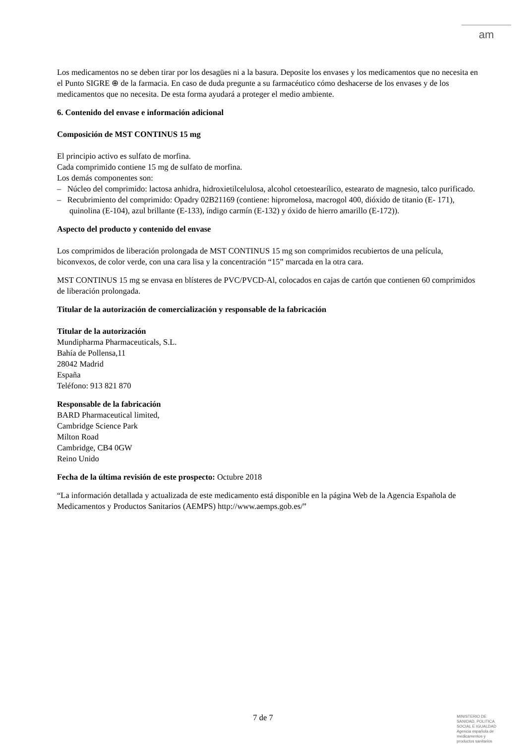am
Los medicamentos no se deben tirar por los desagües ni a la basura. Deposite los envases y los medicamentos que no necesita en el Punto SIGRE ⊕ de la farmacia. En caso de duda pregunte a su farmacéutico cómo deshacerse de los envases y de los medicamentos que no necesita. De esta forma ayudará a proteger el medio ambiente.
6. Contenido del envase e información adicional
Composición de MST CONTINUS 15 mg
El principio activo es sulfato de morfina.
Cada comprimido contiene 15 mg de sulfato de morfina.
Los demás componentes son:
– Núcleo del comprimido: lactosa anhidra, hidroxietilcelulosa, alcohol cetoestearílico, estearato de magnesio, talco purificado.
– Recubrimiento del comprimido: Opadry 02B21169 (contiene: hipromelosa, macrogol 400, dióxido de titanio (E- 171), quinolina (E-104), azul brillante (E-133), índigo carmín (E-132) y óxido de hierro amarillo (E-172)).
Aspecto del producto y contenido del envase
Los comprimidos de liberación prolongada de MST CONTINUS 15 mg son comprimidos recubiertos de una película, biconvexos, de color verde, con una cara lisa y la concentración “15” marcada en la otra cara.
MST CONTINUS 15 mg se envasa en blísteres de PVC/PVCD-Al, colocados en cajas de cartón que contienen 60 comprimidos de liberación prolongada.
Titular de la autorización de comercialización y responsable de la fabricación
Titular de la autorización
Mundipharma Pharmaceuticals, S.L.
Bahía de Pollensa,11
28042 Madrid
España
Teléfono: 913 821 870
Responsable de la fabricación
BARD Pharmaceutical limited,
Cambridge Science Park
Milton Road
Cambridge, CB4 0GW
Reino Unido
Fecha de la última revisión de este prospecto: Octubre 2018
“La información detallada y actualizada de este medicamento está disponible en la página Web de la Agencia Española de Medicamentos y Productos Sanitarios (AEMPS) http://www.aemps.gob.es/”
7 de 7
MINISTERIO DE
SANIDAD, POLITICA
SOCIAL E IGUALDAD
Agencia española de
medicamentos y
productos sanitarios